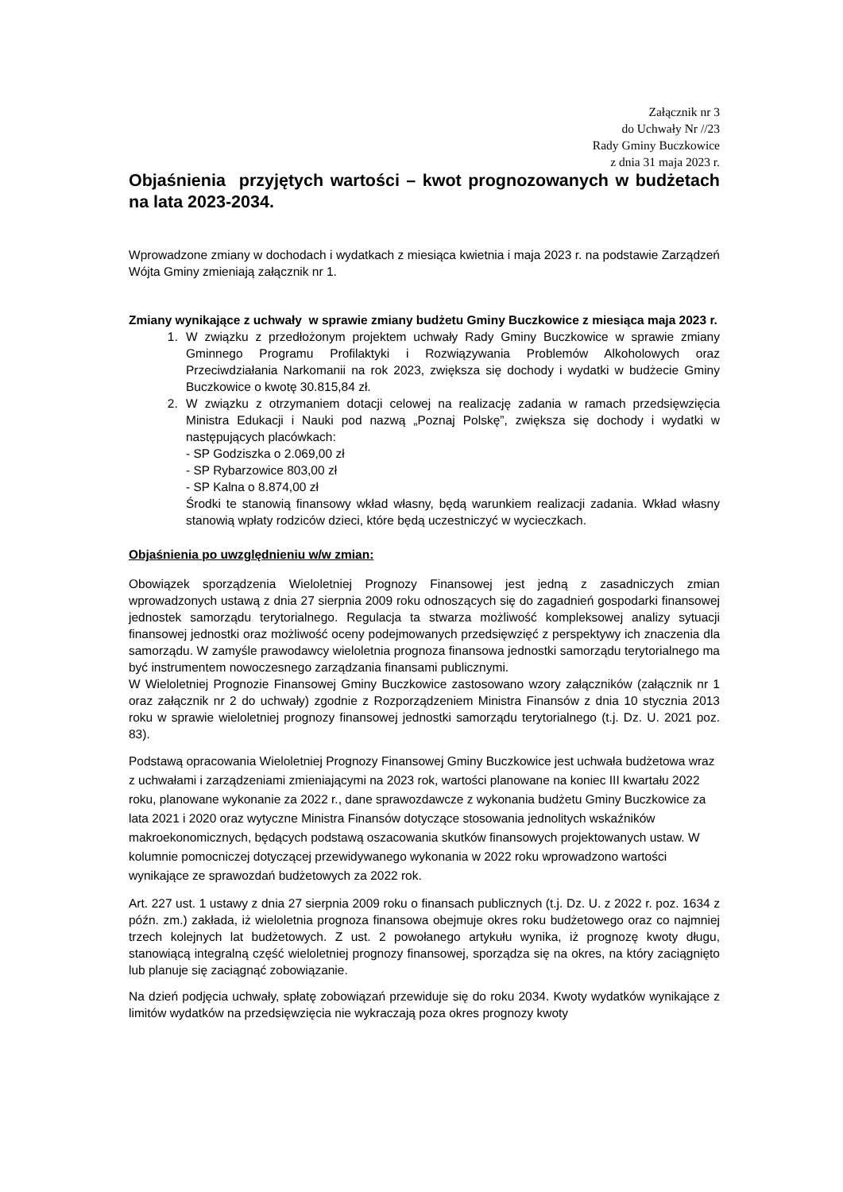Załącznik nr 3
do Uchwały Nr //23
Rady Gminy Buczkowice
z dnia 31 maja 2023 r.
Objaśnienia przyjętych wartości – kwot prognozowanych w budżetach na lata 2023-2034.
Wprowadzone zmiany w dochodach i wydatkach z miesiąca kwietnia i maja 2023 r. na podstawie Zarządzeń Wójta Gminy zmieniają załącznik nr 1.
Zmiany wynikające z uchwały w sprawie zmiany budżetu Gminy Buczkowice z miesiąca maja 2023 r.
1. W związku z przedłożonym projektem uchwały Rady Gminy Buczkowice w sprawie zmiany Gminnego Programu Profilaktyki i Rozwiązywania Problemów Alkoholowych oraz Przeciwdziałania Narkomanii na rok 2023, zwiększa się dochody i wydatki w budżecie Gminy Buczkowice o kwotę 30.815,84 zł.
2. W związku z otrzymaniem dotacji celowej na realizację zadania w ramach przedsięwzięcia Ministra Edukacji i Nauki pod nazwą „Poznaj Polskę”, zwiększa się dochody i wydatki w następujących placówkach:
- SP Godziszka o 2.069,00 zł
- SP Rybarzowice 803,00 zł
- SP Kalna o 8.874,00 zł
Środki te stanowią finansowy wkład własny, będą warunkiem realizacji zadania. Wkład własny stanowią wpłaty rodziców dzieci, które będą uczestniczyć w wycieczkach.
Objaśnienia po uwzględnieniu w/w zmian:
Obowiązek sporządzenia Wieloletniej Prognozy Finansowej jest jedną z zasadniczych zmian wprowadzonych ustawą z dnia 27 sierpnia 2009 roku odnoszących się do zagadnień gospodarki finansowej jednostek samorządu terytorialnego. Regulacja ta stwarza możliwość kompleksowej analizy sytuacji finansowej jednostki oraz możliwość oceny podejmowanych przedsięwzięć z perspektywy ich znaczenia dla samorządu. W zamyśle prawodawcy wieloletnia prognoza finansowa jednostki samorządu terytorialnego ma być instrumentem nowoczesnego zarządzania finansami publicznymi.
W Wieloletniej Prognozie Finansowej Gminy Buczkowice zastosowano wzory załączników (załącznik nr 1 oraz załącznik nr 2 do uchwały) zgodnie z Rozporządzeniem Ministra Finansów z dnia 10 stycznia 2013 roku w sprawie wieloletniej prognozy finansowej jednostki samorządu terytorialnego (t.j. Dz. U. 2021 poz. 83).
Podstawą opracowania Wieloletniej Prognozy Finansowej Gminy Buczkowice jest uchwała budżetowa wraz z uchwałami i zarządzeniami zmieniającymi na 2023 rok, wartości planowane na koniec III kwartału 2022 roku, planowane wykonanie za 2022 r., dane sprawozdawcze z wykonania budżetu Gminy Buczkowice za lata 2021 i 2020 oraz wytyczne Ministra Finansów dotyczące stosowania jednolitych wskaźników makroekonomicznych, będących podstawą oszacowania skutków finansowych projektowanych ustaw. W kolumnie pomocniczej dotyczącej przewidywanego wykonania w 2022 roku wprowadzono wartości wynikające ze sprawozdań budżetowych za 2022 rok.
Art. 227 ust. 1 ustawy z dnia 27 sierpnia 2009 roku o finansach publicznych (t.j. Dz. U. z 2022 r. poz. 1634 z późn. zm.) zakłada, iż wieloletnia prognoza finansowa obejmuje okres roku budżetowego oraz co najmniej trzech kolejnych lat budżetowych. Z ust. 2 powołanego artykułu wynika, iż prognozę kwoty długu, stanowiącą integralną część wieloletniej prognozy finansowej, sporządza się na okres, na który zaciągnięto lub planuje się zaciągnąć zobowiązanie.
Na dzień podjęcia uchwały, spłatę zobowiązań przewiduje się do roku 2034. Kwoty wydatków wynikające z limitów wydatków na przedsięwzięcia nie wykraczają poza okres prognozy kwoty